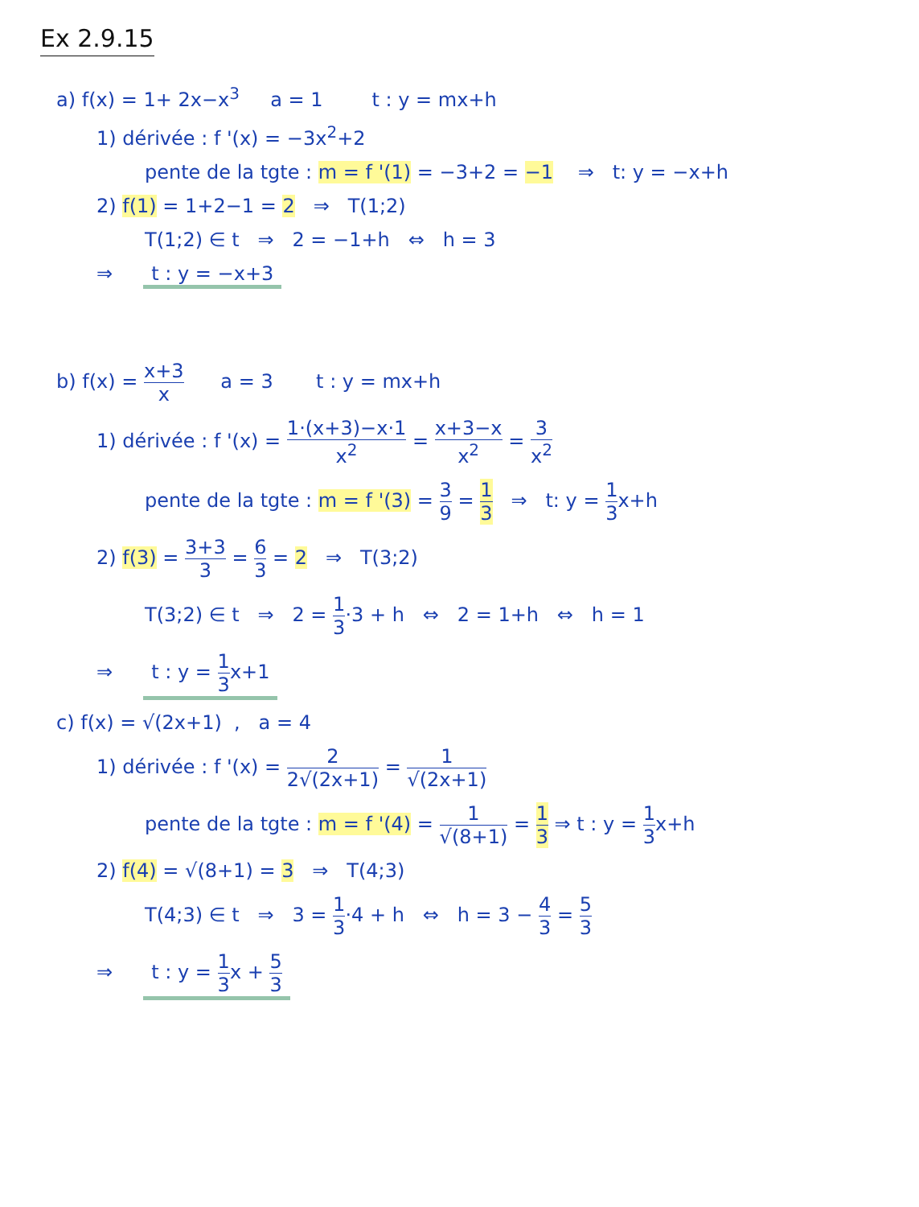Ex 2.9.15
a) f(x) = 1+ 2x−x<sup>3</sup> a = 1 t : y = mx+h
1) dérivée : f '(x) = −3x<sup>2</sup>+2
pente de la tgte : m = f '(1) = −3+2 = −1 ⇒ t: y = −x+h
2) f(1) = 1+2−1 = 2 ⇒ T(1;2)
T(1;2) ∈ t ⇒ 2 = −1+h ⇔ h = 3
⇒ t : y = −x+3
b) f(x) = x+3 x a = 3 t : y = mx+h
1) dérivée : f '(x) = 1·(x+3)−x·1 x<sup>2</sup> = x+3−x x<sup>2</sup> = 3 x<sup>2</sup>
pente de la tgte : m = f '(3) = 3 9 = 1 3 ⇒ t: y = 1 3x+h
2) f(3) = 3+3 3 = 6 3 = 2 ⇒ T(3;2)
T(3;2) ∈ t ⇒ 2 = 1 3·3 + h ⇔ 2 = 1+h ⇔ h = 1
⇒ t : y = 1 3x+1
c) f(x) = √(2x+1) , a = 4
1) dérivée : f '(x) = 2 2√(2x+1) = 1 √(2x+1)
pente de la tgte : m = f '(4) = 1 √(8+1) = 1 3 ⇒ t : y = 1 3x+h
2) f(4) = √(8+1) = 3 ⇒ T(4;3)
T(4;3) ∈ t ⇒ 3 = 1 3·4 + h ⇔ h = 3 − 4 3 = 5 3
⇒ t : y = 1 3x + 5 3